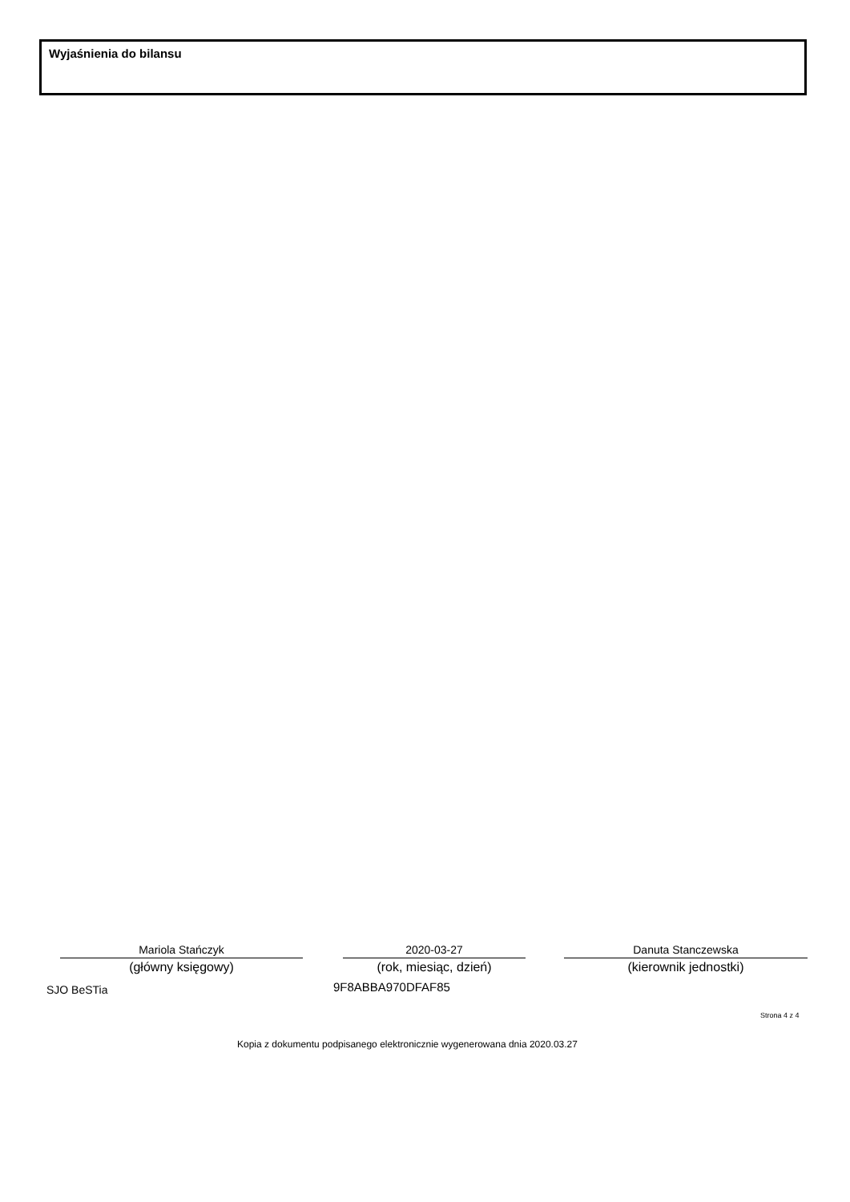Wyjaśnienia do bilansu
Mariola Stańczyk
(główny księgowy)
2020-03-27
(rok, miesiąc, dzień)
Danuta Stanczewska
(kierownik jednostki)
SJO BeSTia 9F8ABBA970DFAF85
Strona 4 z 4
Kopia z dokumentu podpisanego elektronicznie wygenerowana dnia 2020.03.27